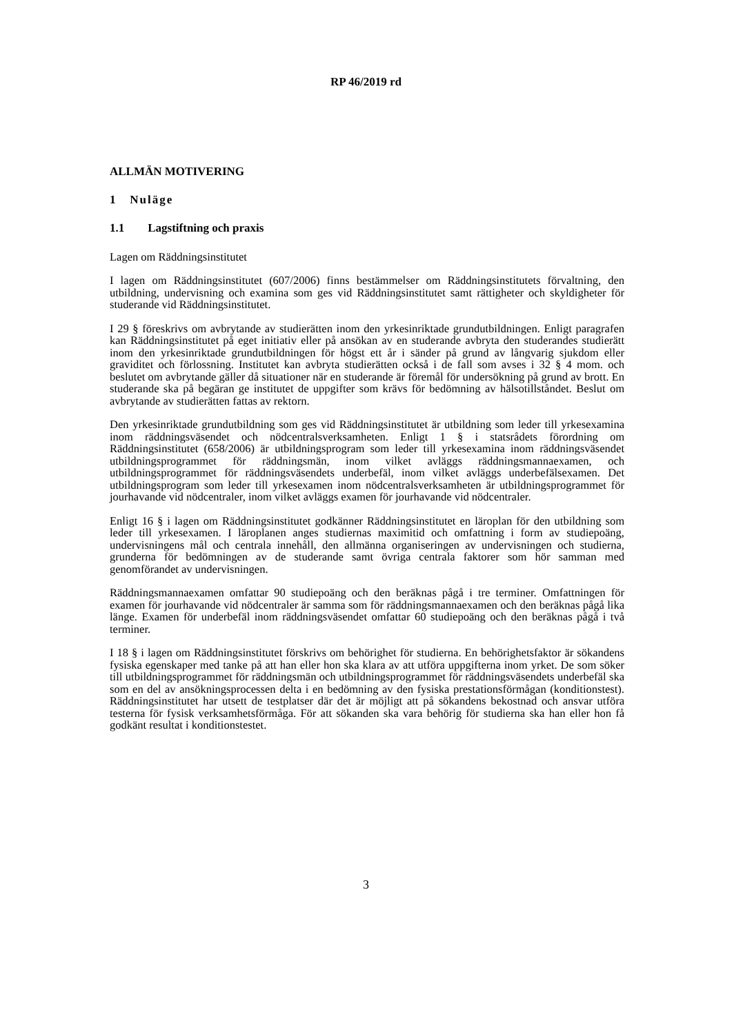RP 46/2019 rd
ALLMÄN MOTIVERING
1 Nuläge
1.1 Lagstiftning och praxis
Lagen om Räddningsinstitutet
I lagen om Räddningsinstitutet (607/2006) finns bestämmelser om Räddningsinstitutets förvaltning, den utbildning, undervisning och examina som ges vid Räddningsinstitutet samt rättigheter och skyldigheter för studerande vid Räddningsinstitutet.
I 29 § föreskrivs om avbrytande av studierätten inom den yrkesinriktade grundutbildningen. Enligt paragrafen kan Räddningsinstitutet på eget initiativ eller på ansökan av en studerande avbryta den studerandes studierätt inom den yrkesinriktade grundutbildningen för högst ett år i sänder på grund av långvarig sjukdom eller graviditet och förlossning. Institutet kan avbryta studierätten också i de fall som avses i 32 § 4 mom. och beslutet om avbrytande gäller då situationer när en studerande är föremål för undersökning på grund av brott. En studerande ska på begäran ge institutet de uppgifter som krävs för bedömning av hälsotillståndet. Beslut om avbrytande av studierätten fattas av rektorn.
Den yrkesinriktade grundutbildning som ges vid Räddningsinstitutet är utbildning som leder till yrkesexamina inom räddningsväsendet och nödcentralsverksamheten. Enligt 1 § i statsrådets förordning om Räddningsinstitutet (658/2006) är utbildningsprogram som leder till yrkesexamina inom räddningsväsendet utbildningsprogrammet för räddningsmän, inom vilket avläggs räddningsmannaexamen, och utbildningsprogrammet för räddningsväsendets underbefäl, inom vilket avläggs underbefälsexamen. Det utbildningsprogram som leder till yrkesexamen inom nödcentralsverksamheten är utbildningsprogrammet för jourhavande vid nödcentraler, inom vilket avläggs examen för jourhavande vid nödcentraler.
Enligt 16 § i lagen om Räddningsinstitutet godkänner Räddningsinstitutet en läroplan för den utbildning som leder till yrkesexamen. I läroplanen anges studiernas maximitid och omfattning i form av studiepoäng, undervisningens mål och centrala innehåll, den allmänna organiseringen av undervisningen och studierna, grunderna för bedömningen av de studerande samt övriga centrala faktorer som hör samman med genomförandet av undervisningen.
Räddningsmannaexamen omfattar 90 studiepoäng och den beräknas pågå i tre terminer. Omfattningen för examen för jourhavande vid nödcentraler är samma som för räddningsmannaexamen och den beräknas pågå lika länge. Examen för underbefäl inom räddningsväsendet omfattar 60 studiepoäng och den beräknas pågå i två terminer.
I 18 § i lagen om Räddningsinstitutet förskrivs om behörighet för studierna. En behörighetsfaktor är sökandens fysiska egenskaper med tanke på att han eller hon ska klara av att utföra uppgifterna inom yrket. De som söker till utbildningsprogrammet för räddningsmän och utbildningsprogrammet för räddningsväsendets underbefäl ska som en del av ansökningsprocessen delta i en bedömning av den fysiska prestationsförmågan (konditionstest). Räddningsinstitutet har utsett de testplatser där det är möjligt att på sökandens bekostnad och ansvar utföra testerna för fysisk verksamhetsförmåga. För att sökanden ska vara behörig för studierna ska han eller hon få godkänt resultat i konditionstestet.
3